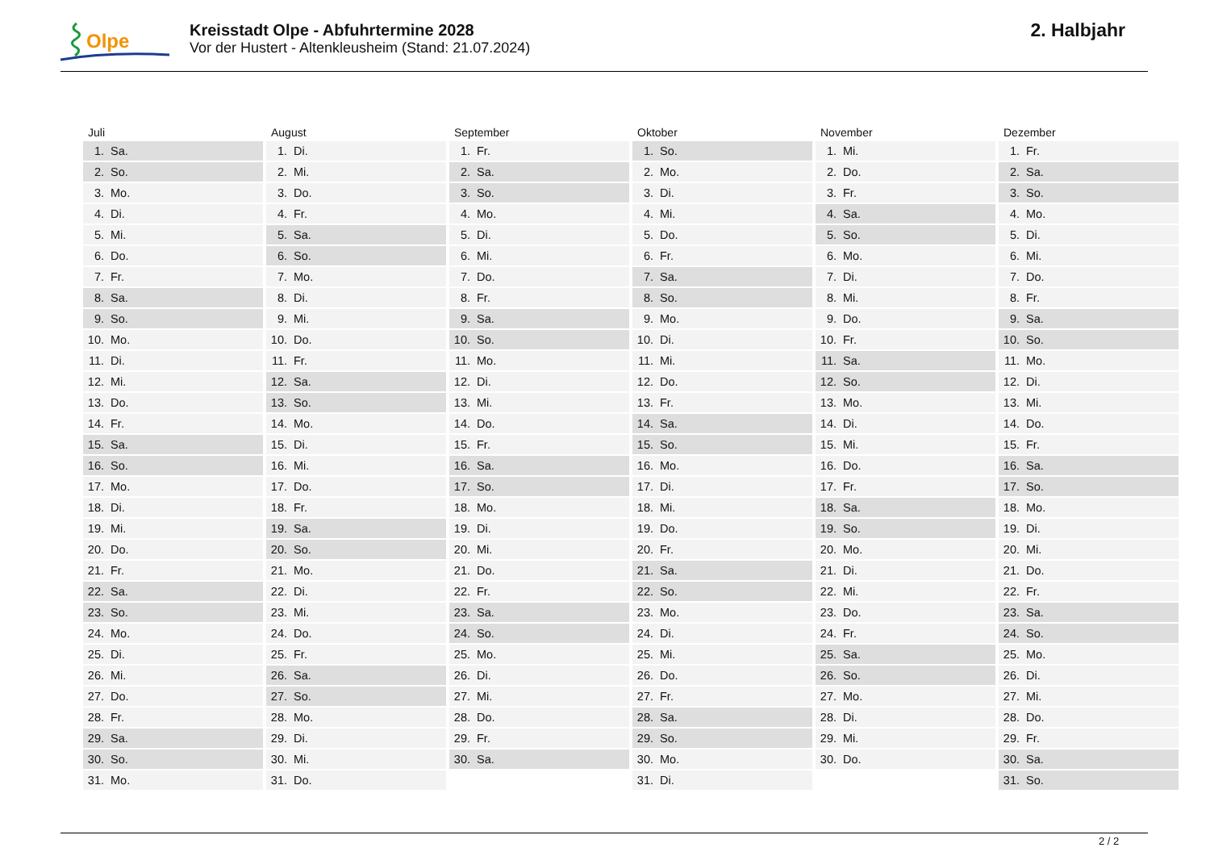Olpe
Kreisstadt Olpe - Abfuhrtermine 2028
Vor der Hustert - Altenkleusheim (Stand: 21.07.2024)
2. Halbjahr
| Juli | August | September | Oktober | November | Dezember |
| --- | --- | --- | --- | --- | --- |
| 1. Sa. | 1. Di. | 1. Fr. | 1. So. | 1. Mi. | 1. Fr. |
| 2. So. | 2. Mi. | 2. Sa. | 2. Mo. | 2. Do. | 2. Sa. |
| 3. Mo. | 3. Do. | 3. So. | 3. Di. | 3. Fr. | 3. So. |
| 4. Di. | 4. Fr. | 4. Mo. | 4. Mi. | 4. Sa. | 4. Mo. |
| 5. Mi. | 5. Sa. | 5. Di. | 5. Do. | 5. So. | 5. Di. |
| 6. Do. | 6. So. | 6. Mi. | 6. Fr. | 6. Mo. | 6. Mi. |
| 7. Fr. | 7. Mo. | 7. Do. | 7. Sa. | 7. Di. | 7. Do. |
| 8. Sa. | 8. Di. | 8. Fr. | 8. So. | 8. Mi. | 8. Fr. |
| 9. So. | 9. Mi. | 9. Sa. | 9. Mo. | 9. Do. | 9. Sa. |
| 10. Mo. | 10. Do. | 10. So. | 10. Di. | 10. Fr. | 10. So. |
| 11. Di. | 11. Fr. | 11. Mo. | 11. Mi. | 11. Sa. | 11. Mo. |
| 12. Mi. | 12. Sa. | 12. Di. | 12. Do. | 12. So. | 12. Di. |
| 13. Do. | 13. So. | 13. Mi. | 13. Fr. | 13. Mo. | 13. Mi. |
| 14. Fr. | 14. Mo. | 14. Do. | 14. Sa. | 14. Di. | 14. Do. |
| 15. Sa. | 15. Di. | 15. Fr. | 15. So. | 15. Mi. | 15. Fr. |
| 16. So. | 16. Mi. | 16. Sa. | 16. Mo. | 16. Do. | 16. Sa. |
| 17. Mo. | 17. Do. | 17. So. | 17. Di. | 17. Fr. | 17. So. |
| 18. Di. | 18. Fr. | 18. Mo. | 18. Mi. | 18. Sa. | 18. Mo. |
| 19. Mi. | 19. Sa. | 19. Di. | 19. Do. | 19. So. | 19. Di. |
| 20. Do. | 20. So. | 20. Mi. | 20. Fr. | 20. Mo. | 20. Mi. |
| 21. Fr. | 21. Mo. | 21. Do. | 21. Sa. | 21. Di. | 21. Do. |
| 22. Sa. | 22. Di. | 22. Fr. | 22. So. | 22. Mi. | 22. Fr. |
| 23. So. | 23. Mi. | 23. Sa. | 23. Mo. | 23. Do. | 23. Sa. |
| 24. Mo. | 24. Do. | 24. So. | 24. Di. | 24. Fr. | 24. So. |
| 25. Di. | 25. Fr. | 25. Mo. | 25. Mi. | 25. Sa. | 25. Mo. |
| 26. Mi. | 26. Sa. | 26. Di. | 26. Do. | 26. So. | 26. Di. |
| 27. Do. | 27. So. | 27. Mi. | 27. Fr. | 27. Mo. | 27. Mi. |
| 28. Fr. | 28. Mo. | 28. Do. | 28. Sa. | 28. Di. | 28. Do. |
| 29. Sa. | 29. Di. | 29. Fr. | 29. So. | 29. Mi. | 29. Fr. |
| 30. So. | 30. Mi. | 30. Sa. | 30. Mo. | 30. Do. | 30. Sa. |
| 31. Mo. | 31. Do. | | 31. Di. | | 31. So. |
2 / 2